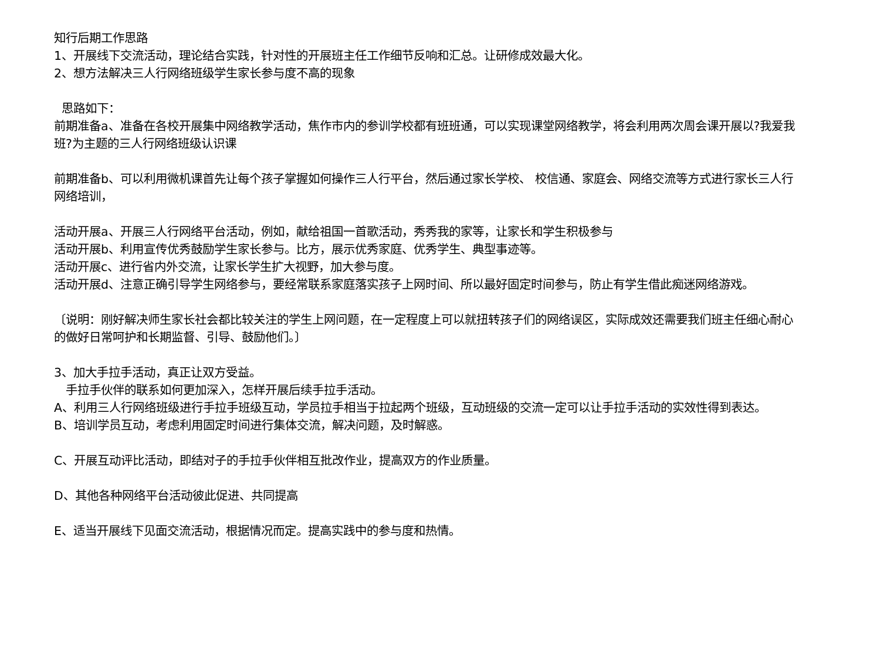知行后期工作思路
1、开展线下交流活动，理论结合实践，针对性的开展班主任工作细节反响和汇总。让研修成效最大化。
2、想方法解决三人行网络班级学生家长参与度不高的现象
思路如下：
前期准备a、准备在各校开展集中网络教学活动，焦作市内的参训学校都有班班通，可以实现课堂网络教学，将会利用两次周会课开展以?我爱我班?为主题的三人行网络班级认识课
前期准备b、可以利用微机课首先让每个孩子掌握如何操作三人行平台，然后通过家长学校、 校信通、家庭会、网络交流等方式进行家长三人行网络培训，
活动开展a、开展三人行网络平台活动，例如，献给祖国一首歌活动，秀秀我的家等，让家长和学生积极参与
活动开展b、利用宣传优秀鼓励学生家长参与。比方，展示优秀家庭、优秀学生、典型事迹等。
活动开展c、进行省内外交流，让家长学生扩大视野，加大参与度。
活动开展d、注意正确引导学生网络参与，要经常联系家庭落实孩子上网时间、所以最好固定时间参与，防止有学生借此痴迷网络游戏。
〔说明：刚好解决师生家长社会都比较关注的学生上网问题，在一定程度上可以就扭转孩子们的网络误区，实际成效还需要我们班主任细心耐心的做好日常呵护和长期监督、引导、鼓励他们。〕
3、加大手拉手活动，真正让双方受益。
手拉手伙伴的联系如何更加深入，怎样开展后续手拉手活动。
A、利用三人行网络班级进行手拉手班级互动，学员拉手相当于拉起两个班级，互动班级的交流一定可以让手拉手活动的实效性得到表达。
B、培训学员互动，考虑利用固定时间进行集体交流，解决问题，及时解惑。
C、开展互动评比活动，即结对子的手拉手伙伴相互批改作业，提高双方的作业质量。
D、其他各种网络平台活动彼此促进、共同提高
E、适当开展线下见面交流活动，根据情况而定。提高实践中的参与度和热情。